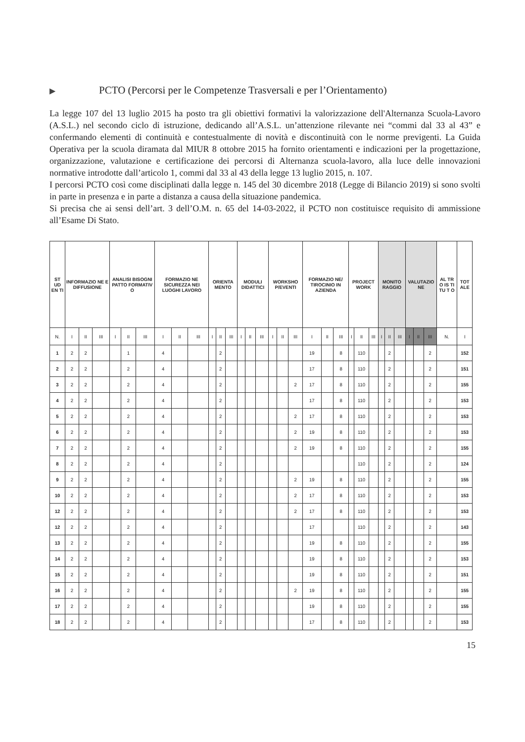▶ PCTO (Percorsi per le Competenze Trasversali e per l’Orientamento)
La legge 107 del 13 luglio 2015 ha posto tra gli obiettivi formativi la valorizzazione dell'Alternanza Scuola-Lavoro (A.S.L.) nel secondo ciclo di istruzione, dedicando all’A.S.L. un’attenzione rilevante nei “commi dal 33 al 43” e confermando elementi di continuità e contestualmente di novità e discontinuità con le norme previgenti. La Guida Operativa per la scuola diramata dal MIUR 8 ottobre 2015 ha fornito orientamenti e indicazioni per la progettazione, organizzazione, valutazione e certificazione dei percorsi di Alternanza scuola-lavoro, alla luce delle innovazioni normative introdotte dall’articolo 1, commi dal 33 al 43 della legge 13 luglio 2015, n. 107.
I percorsi PCTO così come disciplinati dalla legge n. 145 del 30 dicembre 2018 (Legge di Bilancio 2019) si sono svolti in parte in presenza e in parte a distanza a causa della situazione pandemica.
Si precisa che ai sensi dell’art. 3 dell’O.M. n. 65 del 14-03-2022, il PCTO non costituisce requisito di ammissione all’Esame Di Stato.
| ST UD EN TI | INFORMAZIO NE E DIFFUSIONE | | | ANALISI BISOGNI PATTO FORMATIV O | | | FORMAZIO NE SICUREZZA NEI LUOGHI LAVORO | | | ORIENTA MENTO | | | MODULI DIDATTICI | | | WORKSHO P/EVENTI | | | FORMAZIO NE/ TIROCINIO IN AZIENDA | | | PROJECT WORK | | | MONITO RAGGIO | | | VALUTAZIO NE | | | AL TR O IS TI TU T O | TOT ALE |
| --- | --- | --- | --- | --- | --- | --- | --- | --- | --- | --- | --- | --- | --- | --- | --- | --- | --- | --- | --- | --- | --- | --- | --- | --- | --- | --- | --- | --- | --- | --- | --- | --- |
| N. | I | II | III | I | II | III | I | II | III | I | II | III | I | II | III | I | II | III | I | II | III | I | II | III | I | II | III | I | II | III | N. | I |
| 1 | 2 | 2 | | | 1 | | 4 | | | | 2 | | | | | | | | 19 | | 8 | | 110 | | | 2 | | | | 2 | | 152 |
| 2 | 2 | 2 | | | 2 | | 4 | | | | 2 | | | | | | | | 17 | | 8 | | 110 | | | 2 | | | | 2 | | 151 |
| 3 | 2 | 2 | | | 2 | | 4 | | | | 2 | | | | | | | 2 | 17 | | 8 | | 110 | | | 2 | | | | 2 | | 155 |
| 4 | 2 | 2 | | | 2 | | 4 | | | | 2 | | | | | | | | 17 | | 8 | | 110 | | | 2 | | | | 2 | | 153 |
| 5 | 2 | 2 | | | 2 | | 4 | | | | 2 | | | | | | | 2 | 17 | | 8 | | 110 | | | 2 | | | | 2 | | 153 |
| 6 | 2 | 2 | | | 2 | | 4 | | | | 2 | | | | | | | 2 | 19 | | 8 | | 110 | | | 2 | | | | 2 | | 153 |
| 7 | 2 | 2 | | | 2 | | 4 | | | | 2 | | | | | | | 2 | 19 | | 8 | | 110 | | | 2 | | | | 2 | | 155 |
| 8 | 2 | 2 | | | 2 | | 4 | | | | 2 | | | | | | | | | | | | 110 | | | 2 | | | | 2 | | 124 |
| 9 | 2 | 2 | | | 2 | | 4 | | | | 2 | | | | | | | 2 | 19 | | 8 | | 110 | | | 2 | | | | 2 | | 155 |
| 10 | 2 | 2 | | | 2 | | 4 | | | | 2 | | | | | | | 2 | 17 | | 8 | | 110 | | | 2 | | | | 2 | | 153 |
| 12 | 2 | 2 | | | 2 | | 4 | | | | 2 | | | | | | | 2 | 17 | | 8 | | 110 | | | 2 | | | | 2 | | 153 |
| 12 | 2 | 2 | | | 2 | | 4 | | | | 2 | | | | | | | | 17 | | | | 110 | | | 2 | | | | 2 | | 143 |
| 13 | 2 | 2 | | | 2 | | 4 | | | | 2 | | | | | | | | 19 | | 8 | | 110 | | | 2 | | | | 2 | | 155 |
| 14 | 2 | 2 | | | 2 | | 4 | | | | 2 | | | | | | | | 19 | | 8 | | 110 | | | 2 | | | | 2 | | 153 |
| 15 | 2 | 2 | | | 2 | | 4 | | | | 2 | | | | | | | | 19 | | 8 | | 110 | | | 2 | | | | 2 | | 151 |
| 16 | 2 | 2 | | | 2 | | 4 | | | | 2 | | | | | | | 2 | 19 | | 8 | | 110 | | | 2 | | | | 2 | | 155 |
| 17 | 2 | 2 | | | 2 | | 4 | | | | 2 | | | | | | | | 19 | | 8 | | 110 | | | 2 | | | | 2 | | 155 |
| 18 | 2 | 2 | | | 2 | | 4 | | | | 2 | | | | | | | | 17 | | 8 | | 110 | | | 2 | | | | 2 | | 153 |
15